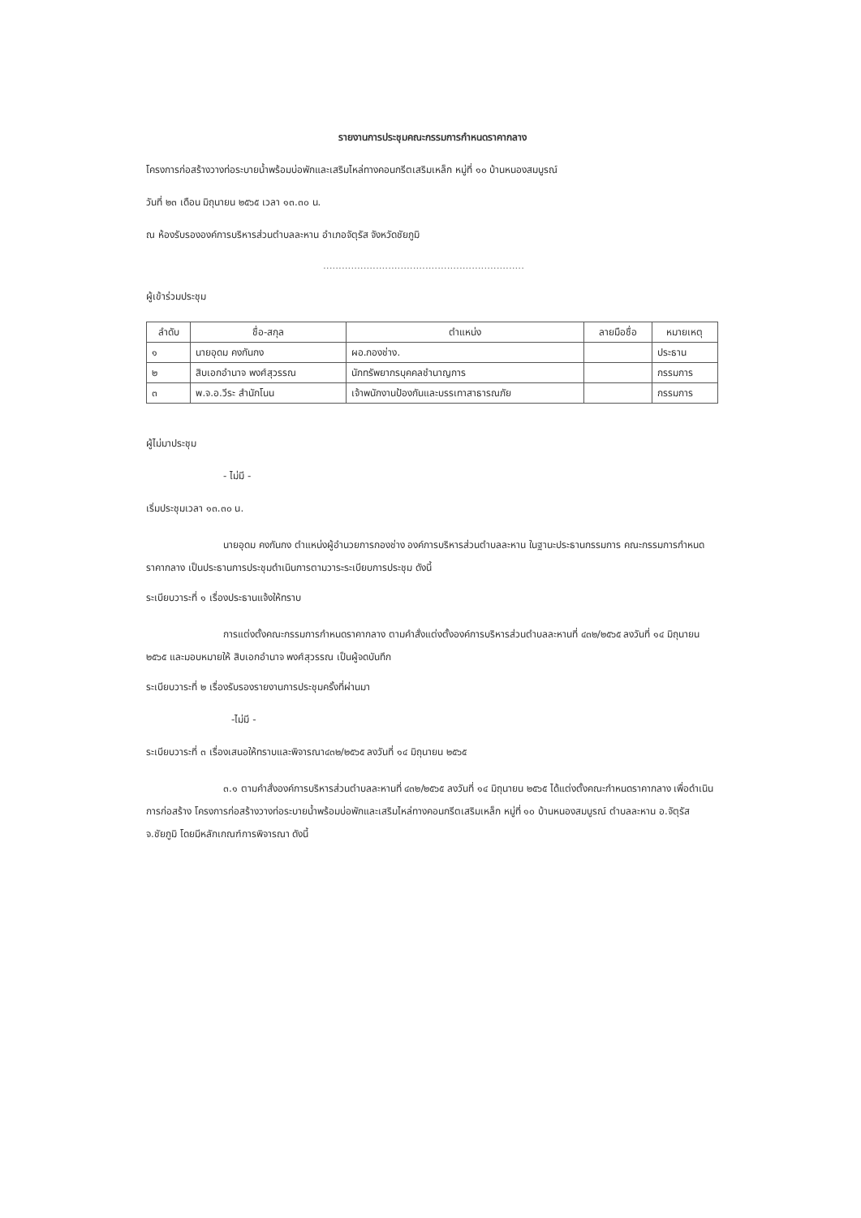รายงานการประชุมคณะกรรมการกำหนดราคากลาง
โครงการก่อสร้างวางท่อระบายน้ำพร้อมบ่อพักและเสริมไหล่ทางคอนกรีตเสริมเหล็ก หมู่ที่ ๑๐ บ้านหนองสมบูรณ์
วันที่ ๒๓ เดือน มิถุนายน ๒๕๖๕ เวลา ๑๓.๓๐ น.
ณ ห้องรับรององค์การบริหารส่วนตำบลละหาน อำเภอจัตุรัส จังหวัดชัยภูมิ
.................................................................
ผู้เข้าร่วมประชุม
| ลำดับ | ชื่อ-สกุล | ตำแหน่ง | ลายมือชื่อ | หมายเหตุ |
| --- | --- | --- | --- | --- |
| ๑ | นายอุดม คงกันกง | ผอ.กองช่าง. | | ประธาน |
| ๒ | สิบเอกอำนาจ พงศ์สุวรรณ | นักทรัพยากรบุคคลชำนาญการ | | กรรมการ |
| ๓ | พ.จ.อ.วีระ สำนักโนน | เจ้าพนักงานป้องกันและบรรเทาสาธารณภัย | | กรรมการ |
ผู้ไม่มาประชุม
- ไม่มี -
เริ่มประชุมเวลา ๑๓.๓๐ น.
นายอุดม คงกันกง ตำแหน่งผู้อำนวยการกองช่าง องค์การบริหารส่วนตำบลละหาน ในฐานะประธานกรรมการ คณะกรรมการกำหนดราคากลาง เป็นประธานการประชุมดำเนินการตามวาระระเบียบการประชุม ดังนี้
ระเบียบวาระที่ ๑ เรื่องประธานแจ้งให้ทราบ
การแต่งตั้งคณะกรรมการกำหนดราคากลาง ตามคำสั่งแต่งตั้งองค์การบริหารส่วนตำบลละหานที่ ๔๓๒/๒๕๖๕ ลงวันที่ ๑๔ มิถุนายน ๒๕๖๕ และมอบหมายให้ สิบเอกอำนาจ พงศ์สุวรรณ เป็นผู้จดบันทึก
ระเบียบวาระที่ ๒ เรื่องรับรองรายงานการประชุมครั้งที่ผ่านมา
-ไม่มี -
ระเบียบวาระที่ ๓ เรื่องเสนอให้ทราบและพิจารณา๔๓๒/๒๕๖๕ ลงวันที่ ๑๔ มิถุนายน ๒๕๖๕
๓.๑ ตามคำสั่งองค์การบริหารส่วนตำบลละหานที่ ๔๓๒/๒๕๖๕ ลงวันที่ ๑๔ มิถุนายน ๒๕๖๕ ได้แต่งตั้งคณะกำหนดราคากลาง เพื่อดำเนินการก่อสร้าง โครงการก่อสร้างวางท่อระบายน้ำพร้อมบ่อพักและเสริมไหล่ทางคอนกรีตเสริมเหล็ก หมู่ที่ ๑๐ บ้านหนองสมบูรณ์ ตำบลละหาน อ.จัตุรัส จ.ชัยภูมิ โดยมีหลักเกณฑ์การพิจารณา ดังนี้